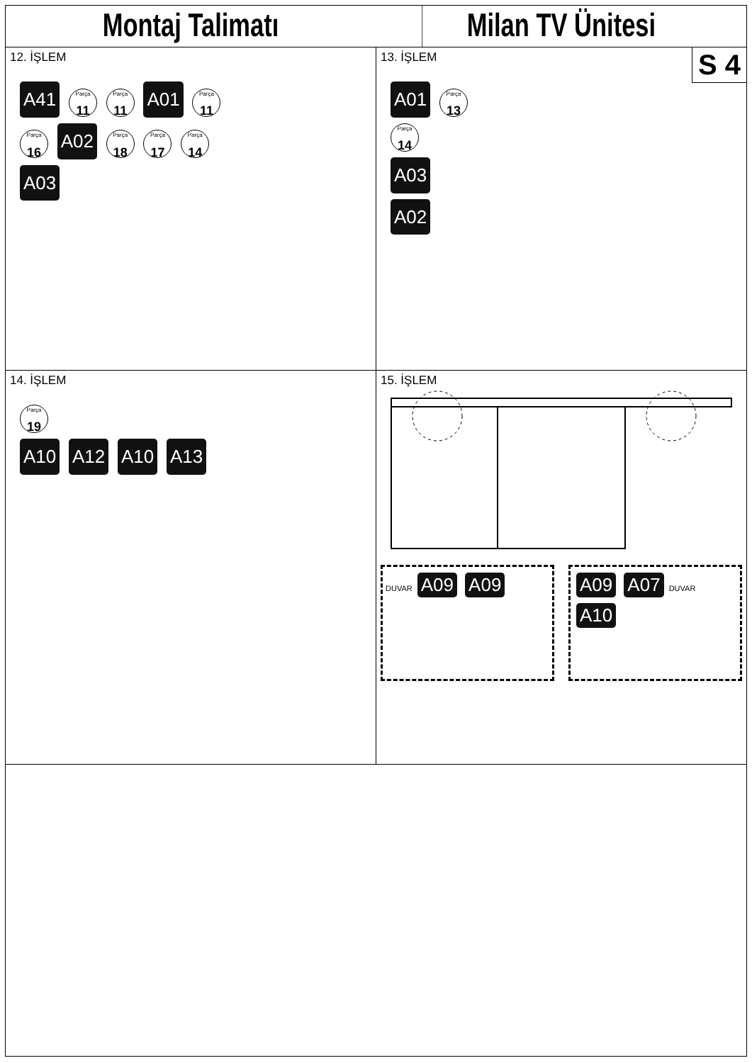Montaj Talimatı Milan TV Ünitesi
12. İŞLEM
A41 Parça 11 Parça 11 A01 Parça 11
Parça 16 A02 Parça 18 Parça 17 Parça 14
A03
13. İŞLEM
S 4
A01 Parça 13
Parça 14
A03
A02
14. İŞLEM
Parça 19
A10 A12 A10 A13
15. İŞLEM
DUVAR A09 A09 A09 A07 DUVAR A10